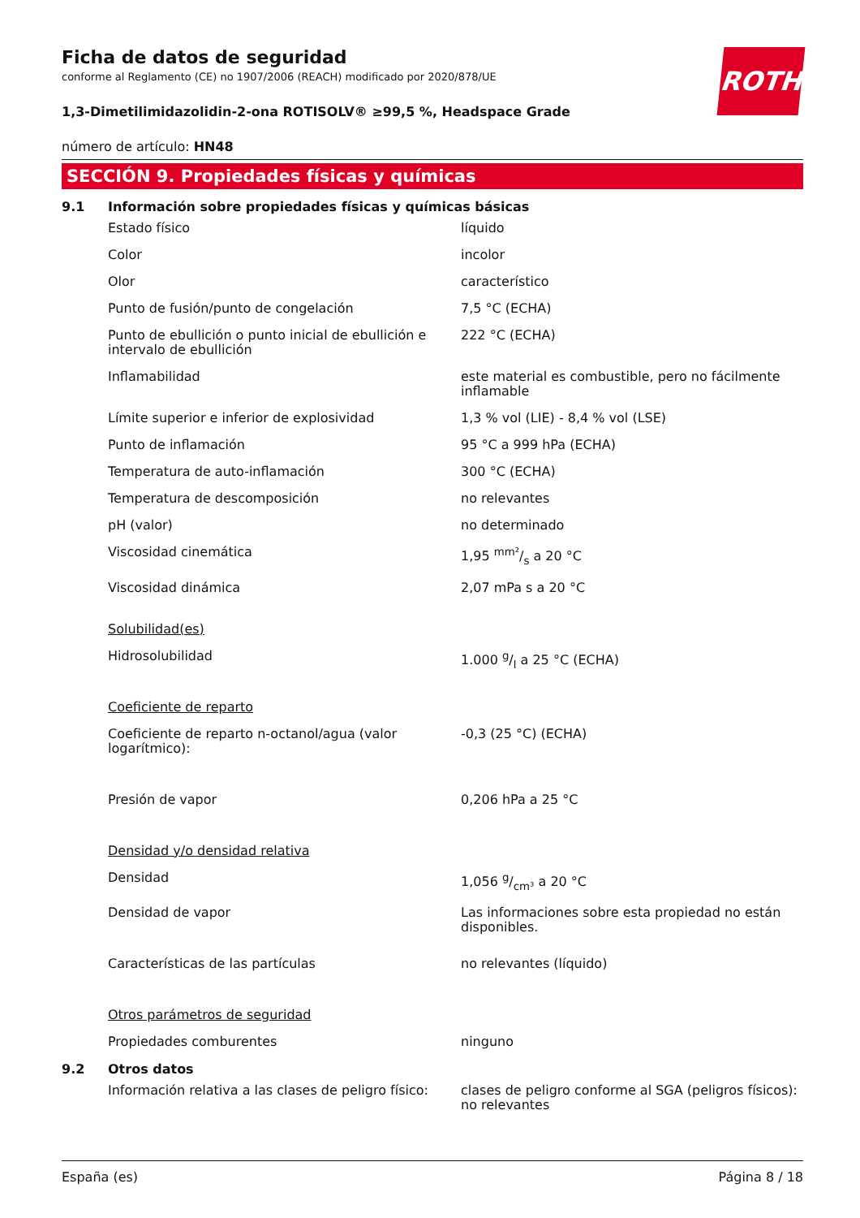ROTH
Ficha de datos de seguridad
conforme al Reglamento (CE) no 1907/2006 (REACH) modificado por 2020/878/UE
1,3-Dimetilimidazolidin-2-ona ROTISOLV® ≥99,5 %, Headspace Grade
número de artículo: HN48
SECCIÓN 9. Propiedades físicas y químicas
9.1 Información sobre propiedades físicas y químicas básicas
| Estado físico | líquido |
| Color | incolor |
| Olor | característico |
| Punto de fusión/punto de congelación | 7,5 °C (ECHA) |
| Punto de ebullición o punto inicial de ebullición e intervalo de ebullición | 222 °C (ECHA) |
| Inflamabilidad | este material es combustible, pero no fácilmente inflamable |
| Límite superior e inferior de explosividad | 1,3 % vol (LIE) - 8,4 % vol (LSE) |
| Punto de inflamación | 95 °C a 999 hPa (ECHA) |
| Temperatura de auto-inflamación | 300 °C (ECHA) |
| Temperatura de descomposición | no relevantes |
| pH (valor) | no determinado |
| Viscosidad cinemática | 1,95 mm²/s a 20 °C |
| Viscosidad dinámica | 2,07 mPa s a 20 °C |
| Solubilidad(es) | |
| Hidrosolubilidad | 1.000 g/l a 25 °C (ECHA) |
| Coeficiente de reparto | |
| Coeficiente de reparto n-octanol/agua (valor logarítmico): | -0,3 (25 °C) (ECHA) |
| Presión de vapor | 0,206 hPa a 25 °C |
| Densidad y/o densidad relativa | |
| Densidad | 1,056 g/cm³ a 20 °C |
| Densidad de vapor | Las informaciones sobre esta propiedad no están disponibles. |
| Características de las partículas | no relevantes (líquido) |
| Otros parámetros de seguridad | |
| Propiedades comburentes | ninguno |
9.2 Otros datos
| Información relativa a las clases de peligro físico: | clases de peligro conforme al SGA (peligros físicos): no relevantes |
España (es) Página 8 / 18